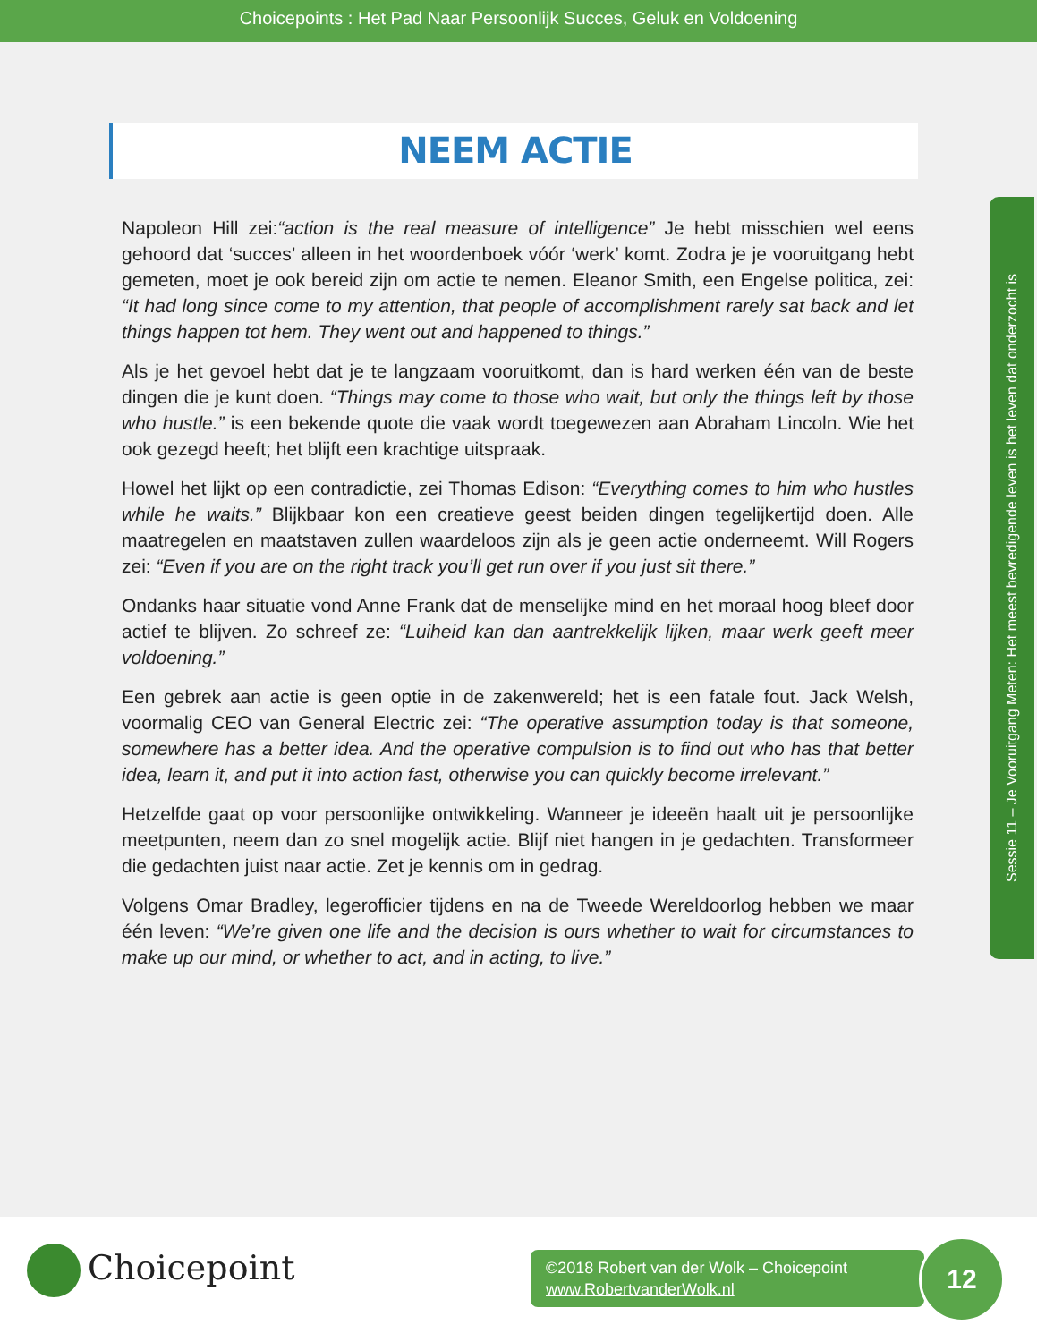Choicepoints : Het Pad Naar Persoonlijk Succes, Geluk en Voldoening
NEEM ACTIE
Napoleon Hill zei:“action is the real measure of intelligence” Je hebt misschien wel eens gehoord dat ‘succes’ alleen in het woordenboek vóór ‘werk’ komt. Zodra je je vooruitgang hebt gemeten, moet je ook bereid zijn om actie te nemen. Eleanor Smith, een Engelse politica, zei: “It had long since come to my attention, that people of accomplishment rarely sat back and let things happen tot hem. They went out and happened to things.”
Als je het gevoel hebt dat je te langzaam vooruitkomt, dan is hard werken één van de beste dingen die je kunt doen. “Things may come to those who wait, but only the things left by those who hustle.” is een bekende quote die vaak wordt toegewezen aan Abraham Lincoln. Wie het ook gezegd heeft; het blijft een krachtige uitspraak.
Howel het lijkt op een contradictie, zei Thomas Edison: “Everything comes to him who hustles while he waits.” Blijkbaar kon een creatieve geest beiden dingen tegelijkertijd doen. Alle maatregelen en maatstaven zullen waardeloos zijn als je geen actie onderneemt. Will Rogers zei: “Even if you are on the right track you’ll get run over if you just sit there.”
Ondanks haar situatie vond Anne Frank dat de menselijke mind en het moraal hoog bleef door actief te blijven. Zo schreef ze: “Luiheid kan dan aantrekkelijk lijken, maar werk geeft meer voldoening.”
Een gebrek aan actie is geen optie in de zakenwereld; het is een fatale fout. Jack Welsh, voormalig CEO van General Electric zei: “The operative assumption today is that someone, somewhere has a better idea. And the operative compulsion is to find out who has that better idea, learn it, and put it into action fast, otherwise you can quickly become irrelevant.”
Hetzelfde gaat op voor persoonlijke ontwikkeling. Wanneer je ideeën haalt uit je persoonlijke meetpunten, neem dan zo snel mogelijk actie. Blijf niet hangen in je gedachten. Transformeer die gedachten juist naar actie. Zet je kennis om in gedrag.
Volgens Omar Bradley, legerofficier tijdens en na de Tweede Wereldoorlog hebben we maar één leven: “We’re given one life and the decision is ours whether to wait for circumstances to make up our mind, or whether to act, and in acting, to live.”
Sessie 11 – Je Vooruitgang Meten: Het meest bevredigende leven is het leven dat onderzocht is
Choicepoint
©2018 Robert van der Wolk – Choicepoint
www.RobertvanderWolk.nl
12